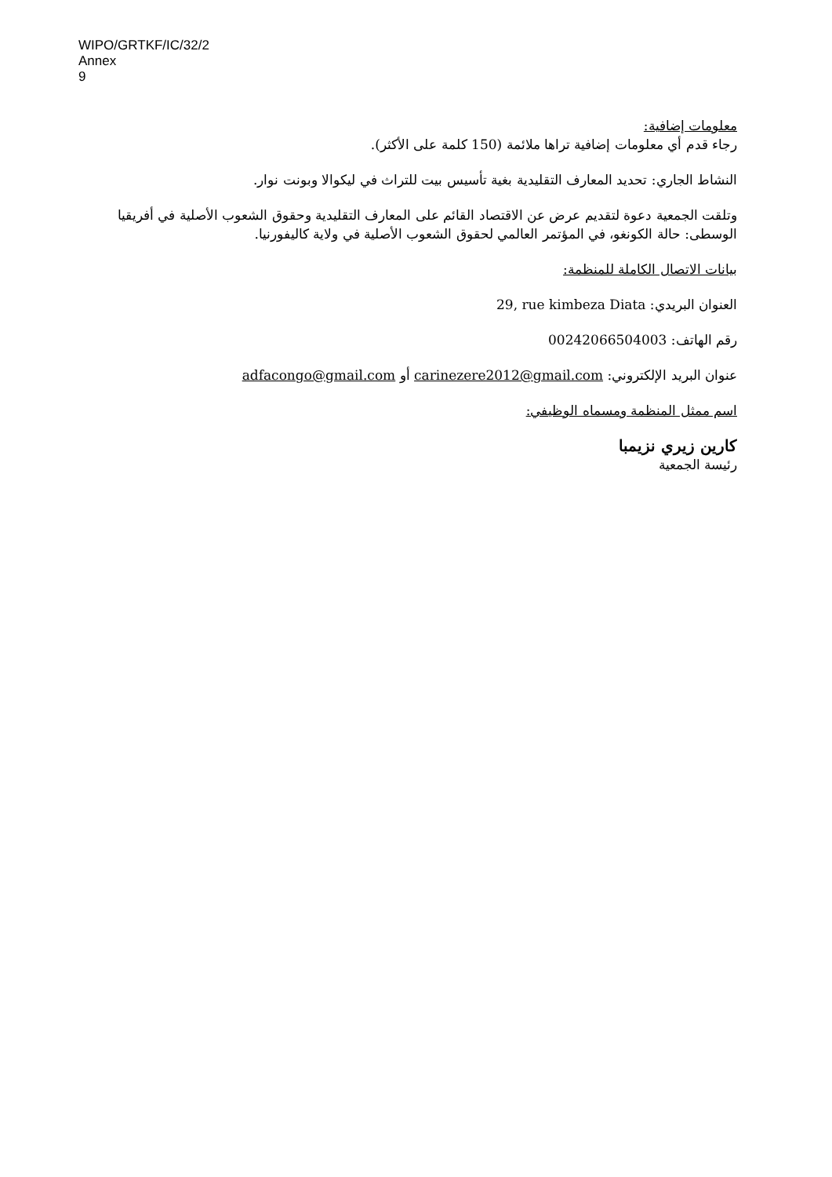WIPO/GRTKF/IC/32/2
Annex
9
معلومات إضافية:
رجاء قدم أي معلومات إضافية تراها ملائمة (150 كلمة على الأكثر).
النشاط الجاري: تحديد المعارف التقليدية بغية تأسيس بيت للتراث في ليكوالا وبونت نوار.
وتلقت الجمعية دعوة لتقديم عرض عن الاقتصاد القائم على المعارف التقليدية وحقوق الشعوب الأصلية في أفريقيا الوسطى: حالة الكونغو، في المؤتمر العالمي لحقوق الشعوب الأصلية في ولاية كاليفورنيا.
بيانات الاتصال الكاملة للمنظمة:
العنوان البريدي: 29, rue kimbeza Diata
رقم الهاتف: 00242066504003
عنوان البريد الإلكتروني: carinezere2012@gmail.com أو adfacongo@gmail.com
اسم ممثل المنظمة ومسماه الوظيفي:
كارين زيري نزيمبا
رئيسة الجمعية